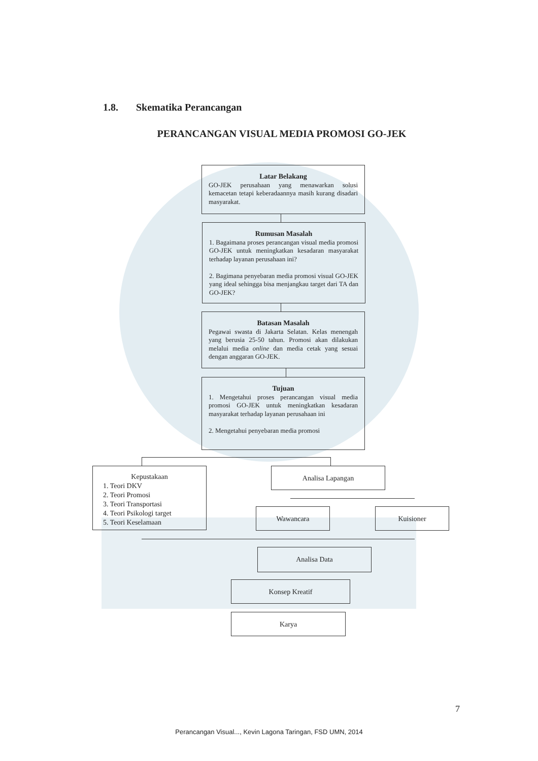1.8. Skematika Perancangan
PERANCANGAN VISUAL MEDIA PROMOSI GO-JEK
Latar Belakang
GO-JEK perusahaan yang menawarkan solusi kemacetan tetapi keberadaannya masih kurang disadari masyarakat.
Rumusan Masalah
1. Bagaimana proses perancangan visual media promosi GO-JEK untuk meningkatkan kesadaran masyarakat terhadap layanan perusahaan ini?
2. Bagimana penyebaran media promosi visual GO-JEK yang ideal sehingga bisa menjangkau target dari TA dan GO-JEK?
Batasan Masalah
Pegawai swasta di Jakarta Selatan. Kelas menengah yang berusia 25-50 tahun. Promosi akan dilakukan melalui media online dan media cetak yang sesuai dengan anggaran GO-JEK.
Tujuan
1. Mengetahui proses perancangan visual media promosi GO-JEK untuk meningkatkan kesadaran masyarakat terhadap layanan perusahaan ini
2. Mengetahui penyebaran media promosi
Kepustakaan
1. Teori DKV
2. Teori Promosi
3. Teori Transportasi
4. Teori Psikologi target
5. Teori Keselamaan
Analisa Lapangan
Wawancara Kuisioner
Analisa Data
Konsep Kreatif
Karya
7
Perancangan Visual..., Kevin Lagona Taringan, FSD UMN, 2014